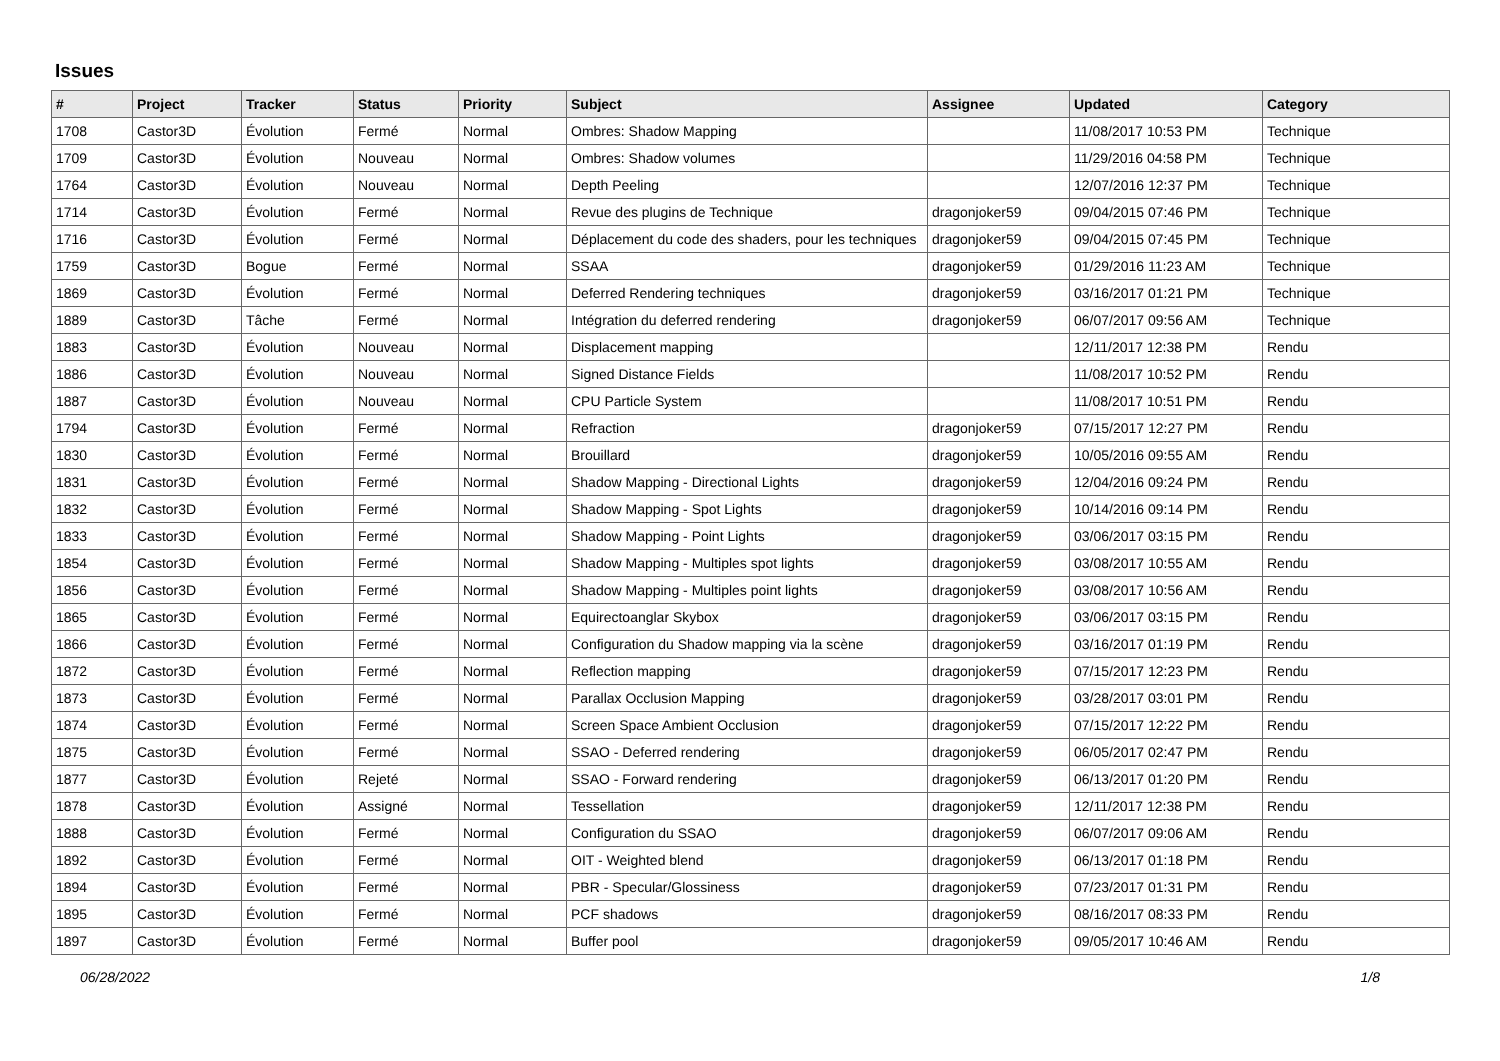Issues
| # | Project | Tracker | Status | Priority | Subject | Assignee | Updated | Category |
| --- | --- | --- | --- | --- | --- | --- | --- | --- |
| 1708 | Castor3D | Évolution | Fermé | Normal | Ombres: Shadow Mapping | | 11/08/2017 10:53 PM | Technique |
| 1709 | Castor3D | Évolution | Nouveau | Normal | Ombres: Shadow volumes | | 11/29/2016 04:58 PM | Technique |
| 1764 | Castor3D | Évolution | Nouveau | Normal | Depth Peeling | | 12/07/2016 12:37 PM | Technique |
| 1714 | Castor3D | Évolution | Fermé | Normal | Revue des plugins de Technique | dragonjoker59 | 09/04/2015 07:46 PM | Technique |
| 1716 | Castor3D | Évolution | Fermé | Normal | Déplacement du code des shaders, pour les techniques | dragonjoker59 | 09/04/2015 07:45 PM | Technique |
| 1759 | Castor3D | Bogue | Fermé | Normal | SSAA | dragonjoker59 | 01/29/2016 11:23 AM | Technique |
| 1869 | Castor3D | Évolution | Fermé | Normal | Deferred Rendering techniques | dragonjoker59 | 03/16/2017 01:21 PM | Technique |
| 1889 | Castor3D | Tâche | Fermé | Normal | Intégration du deferred rendering | dragonjoker59 | 06/07/2017 09:56 AM | Technique |
| 1883 | Castor3D | Évolution | Nouveau | Normal | Displacement mapping | | 12/11/2017 12:38 PM | Rendu |
| 1886 | Castor3D | Évolution | Nouveau | Normal | Signed Distance Fields | | 11/08/2017 10:52 PM | Rendu |
| 1887 | Castor3D | Évolution | Nouveau | Normal | CPU Particle System | | 11/08/2017 10:51 PM | Rendu |
| 1794 | Castor3D | Évolution | Fermé | Normal | Refraction | dragonjoker59 | 07/15/2017 12:27 PM | Rendu |
| 1830 | Castor3D | Évolution | Fermé | Normal | Brouillard | dragonjoker59 | 10/05/2016 09:55 AM | Rendu |
| 1831 | Castor3D | Évolution | Fermé | Normal | Shadow Mapping - Directional Lights | dragonjoker59 | 12/04/2016 09:24 PM | Rendu |
| 1832 | Castor3D | Évolution | Fermé | Normal | Shadow Mapping - Spot Lights | dragonjoker59 | 10/14/2016 09:14 PM | Rendu |
| 1833 | Castor3D | Évolution | Fermé | Normal | Shadow Mapping - Point Lights | dragonjoker59 | 03/06/2017 03:15 PM | Rendu |
| 1854 | Castor3D | Évolution | Fermé | Normal | Shadow Mapping - Multiples spot lights | dragonjoker59 | 03/08/2017 10:55 AM | Rendu |
| 1856 | Castor3D | Évolution | Fermé | Normal | Shadow Mapping - Multiples point lights | dragonjoker59 | 03/08/2017 10:56 AM | Rendu |
| 1865 | Castor3D | Évolution | Fermé | Normal | Equirectoanglar Skybox | dragonjoker59 | 03/06/2017 03:15 PM | Rendu |
| 1866 | Castor3D | Évolution | Fermé | Normal | Configuration du Shadow mapping via la scène | dragonjoker59 | 03/16/2017 01:19 PM | Rendu |
| 1872 | Castor3D | Évolution | Fermé | Normal | Reflection mapping | dragonjoker59 | 07/15/2017 12:23 PM | Rendu |
| 1873 | Castor3D | Évolution | Fermé | Normal | Parallax Occlusion Mapping | dragonjoker59 | 03/28/2017 03:01 PM | Rendu |
| 1874 | Castor3D | Évolution | Fermé | Normal | Screen Space Ambient Occlusion | dragonjoker59 | 07/15/2017 12:22 PM | Rendu |
| 1875 | Castor3D | Évolution | Fermé | Normal | SSAO - Deferred rendering | dragonjoker59 | 06/05/2017 02:47 PM | Rendu |
| 1877 | Castor3D | Évolution | Rejeté | Normal | SSAO - Forward rendering | dragonjoker59 | 06/13/2017 01:20 PM | Rendu |
| 1878 | Castor3D | Évolution | Assigné | Normal | Tessellation | dragonjoker59 | 12/11/2017 12:38 PM | Rendu |
| 1888 | Castor3D | Évolution | Fermé | Normal | Configuration du SSAO | dragonjoker59 | 06/07/2017 09:06 AM | Rendu |
| 1892 | Castor3D | Évolution | Fermé | Normal | OIT - Weighted blend | dragonjoker59 | 06/13/2017 01:18 PM | Rendu |
| 1894 | Castor3D | Évolution | Fermé | Normal | PBR - Specular/Glossiness | dragonjoker59 | 07/23/2017 01:31 PM | Rendu |
| 1895 | Castor3D | Évolution | Fermé | Normal | PCF shadows | dragonjoker59 | 08/16/2017 08:33 PM | Rendu |
| 1897 | Castor3D | Évolution | Fermé | Normal | Buffer pool | dragonjoker59 | 09/05/2017 10:46 AM | Rendu |
06/28/2022 1/8